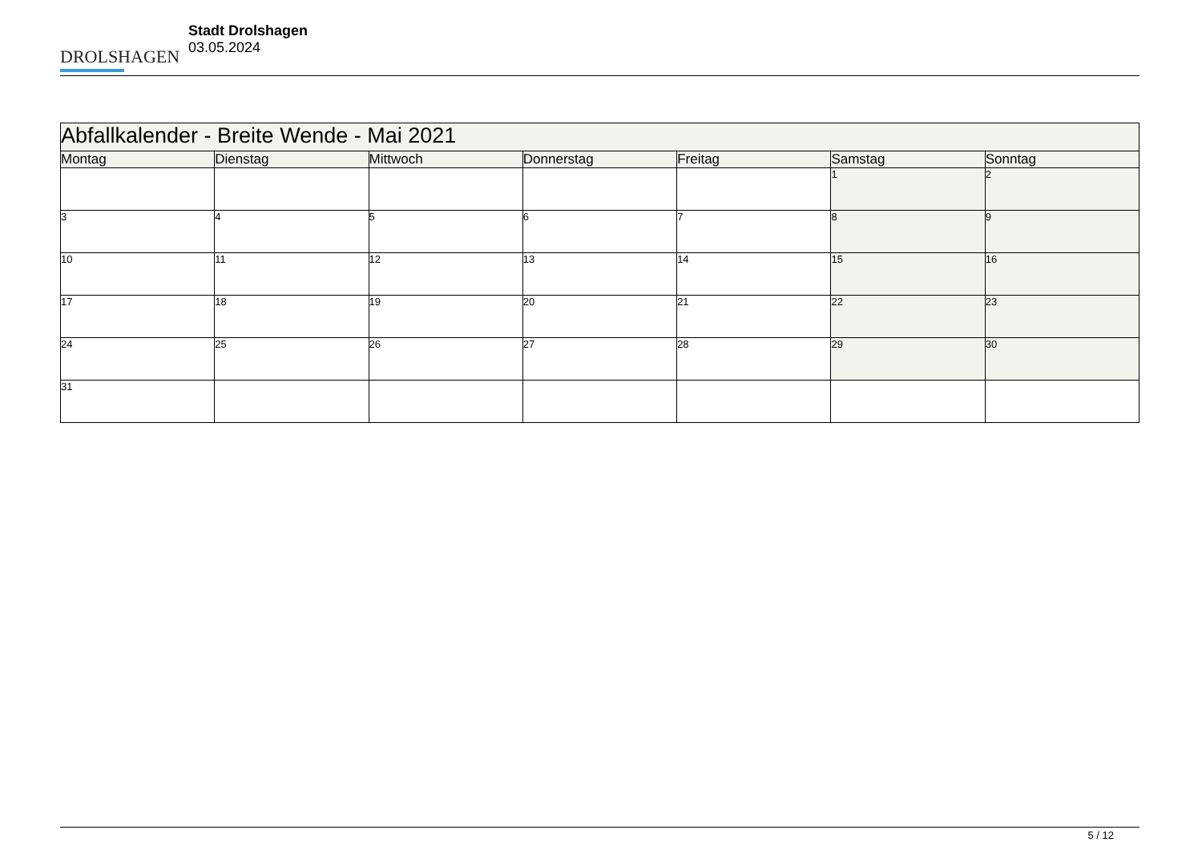DROLSHAGEN
Stadt Drolshagen
03.05.2024
| Abfallkalender - Breite Wende - Mai 2021 | | | | | | |
| --- | --- | --- | --- | --- | --- | --- |
| Montag | Dienstag | Mittwoch | Donnerstag | Freitag | Samstag | Sonntag |
| | | | | | 1 | 2 |
| 3 | 4 | 5 | 6 | 7 | 8 | 9 |
| 10 | 11 | 12 | 13 | 14 | 15 | 16 |
| 17 | 18 | 19 | 20 | 21 | 22 | 23 |
| 24 | 25 | 26 | 27 | 28 | 29 | 30 |
| 31 | | | | | | |
5 / 12